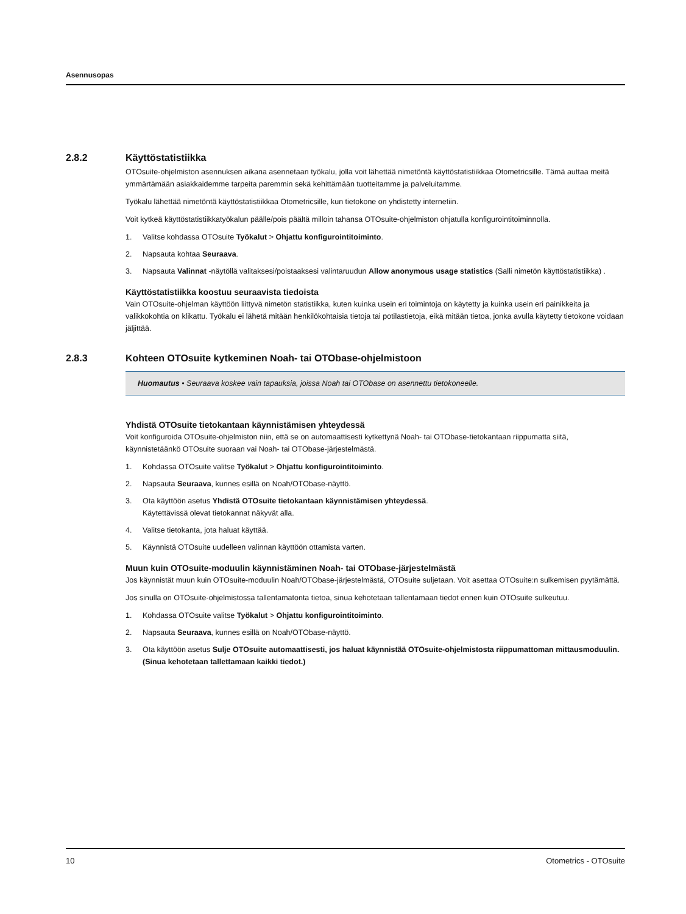Asennusopas
2.8.2 Käyttöstatistiikka
OTOsuite-ohjelmiston asennuksen aikana asennetaan työkalu, jolla voit lähettää nimetöntä käyttöstatistiikkaa Otometricsille. Tämä auttaa meitä ymmärtämään asiakkaidemme tarpeita paremmin sekä kehittämään tuotteitamme ja palveluitamme.
Työkalu lähettää nimetöntä käyttöstatistiikkaa Otometricsille, kun tietokone on yhdistetty internetiin.
Voit kytkeä käyttöstatistiikkatyökalun päälle/pois päältä milloin tahansa OTOsuite-ohjelmiston ohjatulla konfigurointitoiminnolla.
1. Valitse kohdassa OTOsuite Työkalut > Ohjattu konfigurointitoiminto.
2. Napsauta kohtaa Seuraava.
3. Napsauta Valinnat -näytöllä valitaksesi/poistaaksesi valintaruudun Allow anonymous usage statistics (Salli nimetön käyttöstatistiikka) .
Käyttöstatistiikka koostuu seuraavista tiedoista
Vain OTOsuite-ohjelman käyttöön liittyvä nimetön statistiikka, kuten kuinka usein eri toimintoja on käytetty ja kuinka usein eri painikkeita ja valikkokohtia on klikattu. Työkalu ei lähetä mitään henkilökohtaisia tietoja tai potilastietoja, eikä mitään tietoa, jonka avulla käytetty tietokone voidaan jäljittää.
2.8.3 Kohteen OTOsuite kytkeminen Noah- tai OTObase-ohjelmistoon
Huomautus • Seuraava koskee vain tapauksia, joissa Noah tai OTObase on asennettu tietokoneelle.
Yhdistä OTOsuite tietokantaan käynnistämisen yhteydessä
Voit konfiguroida OTOsuite-ohjelmiston niin, että se on automaattisesti kytkettynä Noah- tai OTObase-tietokantaan riippumatta siitä, käynnistetäänkö OTOsuite suoraan vai Noah- tai OTObase-järjestelmästä.
1. Kohdassa OTOsuite valitse Työkalut > Ohjattu konfigurointitoiminto.
2. Napsauta Seuraava, kunnes esillä on Noah/OTObase-näyttö.
3. Ota käyttöön asetus Yhdistä OTOsuite tietokantaan käynnistämisen yhteydessä.
Käytettävissä olevat tietokannat näkyvät alla.
4. Valitse tietokanta, jota haluat käyttää.
5. Käynnistä OTOsuite uudelleen valinnan käyttöön ottamista varten.
Muun kuin OTOsuite-moduulin käynnistäminen Noah- tai OTObase-järjestelmästä
Jos käynnistät muun kuin OTOsuite-moduulin Noah/OTObase-järjestelmästä, OTOsuite suljetaan. Voit asettaa OTOsuite:n sulkemisen pyytämättä.
Jos sinulla on OTOsuite-ohjelmistossa tallentamatonta tietoa, sinua kehotetaan tallentamaan tiedot ennen kuin OTOsuite sulkeutuu.
1. Kohdassa OTOsuite valitse Työkalut > Ohjattu konfigurointitoiminto.
2. Napsauta Seuraava, kunnes esillä on Noah/OTObase-näyttö.
3. Ota käyttöön asetus Sulje OTOsuite automaattisesti, jos haluat käynnistää OTOsuite-ohjelmistosta riippumattoman mittausmoduulin. (Sinua kehotetaan tallettamaan kaikki tiedot.)
10 Otometrics - OTOsuite